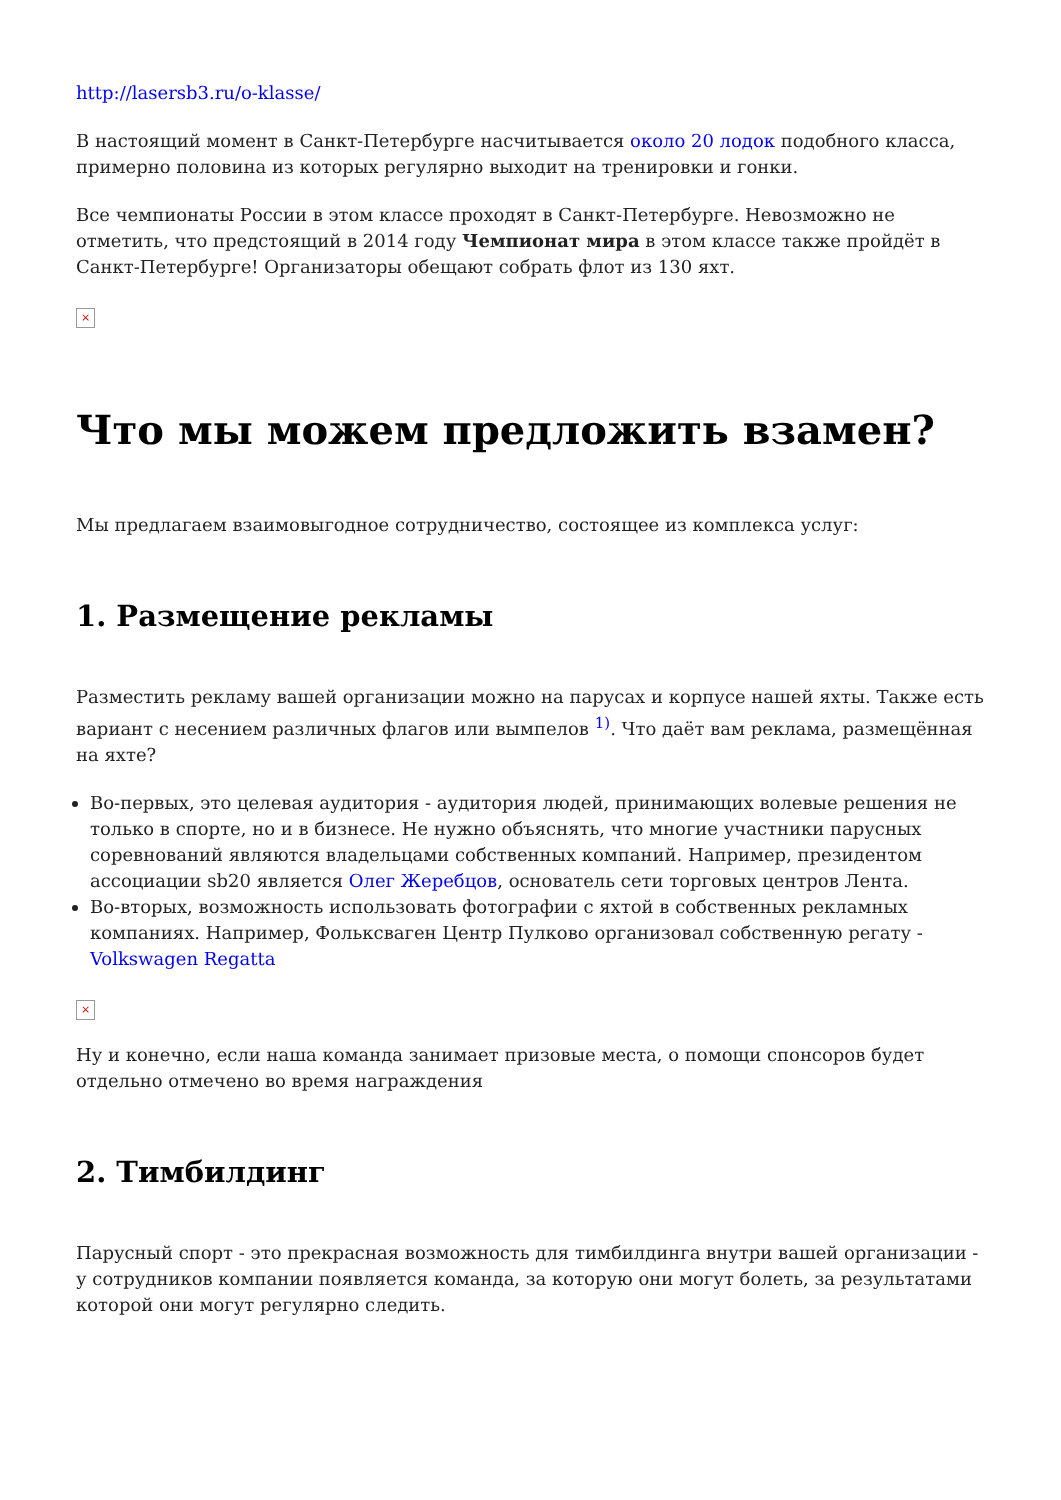http://lasersb3.ru/o-klasse/
В настоящий момент в Санкт-Петербурге насчитывается около 20 лодок подобного класса, примерно половина из которых регулярно выходит на тренировки и гонки.
Все чемпионаты России в этом классе проходят в Санкт-Петербурге. Невозможно не отметить, что предстоящий в 2014 году Чемпионат мира в этом классе также пройдёт в Санкт-Петербурге! Организаторы обещают собрать флот из 130 яхт.
×
Что мы можем предложить взамен?
Мы предлагаем взаимовыгодное сотрудничество, состоящее из комплекса услуг:
1. Размещение рекламы
Разместить рекламу вашей организации можно на парусах и корпусе нашей яхты. Также есть вариант с несением различных флагов или вымпелов <sup>1)</sup>. Что даёт вам реклама, размещённая на яхте?
Во-первых, это целевая аудитория - аудитория людей, принимающих волевые решения не только в спорте, но и в бизнесе. Не нужно объяснять, что многие участники парусных соревнований являются владельцами собственных компаний. Например, президентом ассоциации sb20 является Олег Жеребцов, основатель сети торговых центров Лента.
Во-вторых, возможность использовать фотографии с яхтой в собственных рекламных компаниях. Например, Фольксваген Центр Пулково организовал собственную регату - Volkswagen Regatta
×
Ну и конечно, если наша команда занимает призовые места, о помощи спонсоров будет отдельно отмечено во время награждения
2. Тимбилдинг
Парусный спорт - это прекрасная возможность для тимбилдинга внутри вашей организации - у сотрудников компании появляется команда, за которую они могут болеть, за результатами которой они могут регулярно следить.